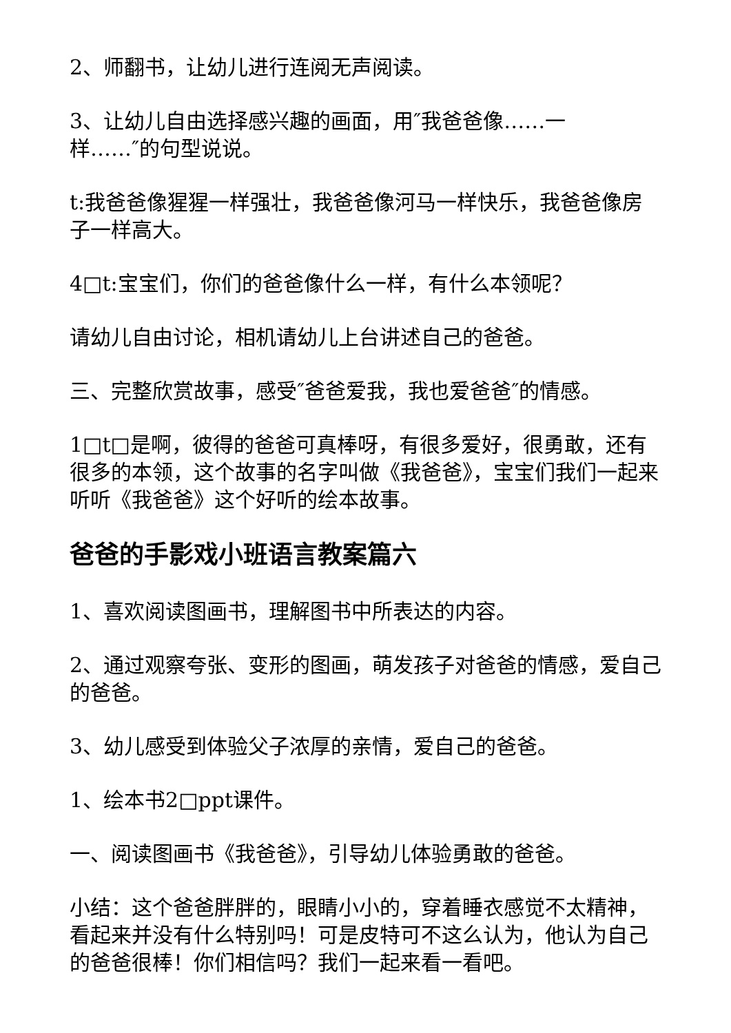2、师翻书，让幼儿进行连阅无声阅读。
3、让幼儿自由选择感兴趣的画面，用″我爸爸像……一
样……″的句型说说。
t:我爸爸像猩猩一样强壮，我爸爸像河马一样快乐，我爸爸像房子一样高大。
4□t:宝宝们，你们的爸爸像什么一样，有什么本领呢？
请幼儿自由讨论，相机请幼儿上台讲述自己的爸爸。
三、完整欣赏故事，感受″爸爸爱我，我也爱爸爸″的情感。
1□t□是啊，彼得的爸爸可真棒呀，有很多爱好，很勇敢，还有很多的本领，这个故事的名字叫做《我爸爸》，宝宝们我们一起来听听《我爸爸》这个好听的绘本故事。
爸爸的手影戏小班语言教案篇六
1、喜欢阅读图画书，理解图书中所表达的内容。
2、通过观察夸张、变形的图画，萌发孩子对爸爸的情感，爱自己的爸爸。
3、幼儿感受到体验父子浓厚的亲情，爱自己的爸爸。
1、绘本书2□ppt课件。
一、阅读图画书《我爸爸》，引导幼儿体验勇敢的爸爸。
小结：这个爸爸胖胖的，眼睛小小的，穿着睡衣感觉不太精神，看起来并没有什么特别吗！可是皮特可不这么认为，他认为自己的爸爸很棒！你们相信吗？我们一起来看一看吧。